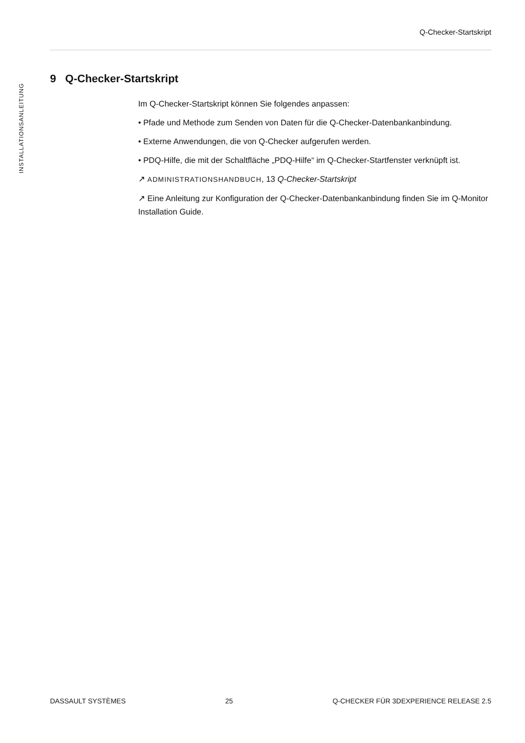Q-Checker-Startskript
INSTALLATIONSANLEITUNG
9 Q-Checker-Startskript
Im Q-Checker-Startskript können Sie folgendes anpassen:
• Pfade und Methode zum Senden von Daten für die Q-Checker-Datenbankanbindung.
• Externe Anwendungen, die von Q-Checker aufgerufen werden.
• PDQ-Hilfe, die mit der Schaltfläche „PDQ-Hilfe“ im Q-Checker-Startfenster verknüpft ist.
↗ ADMINISTRATIONSHANDBUCH, 13 Q-Checker-Startskript
↗ Eine Anleitung zur Konfiguration der Q-Checker-Datenbankanbindung finden Sie im Q-Monitor Installation Guide.
DASSAULT SYSTÈMES 25 Q-CHECKER FÜR 3DEXPERIENCE RELEASE 2.5